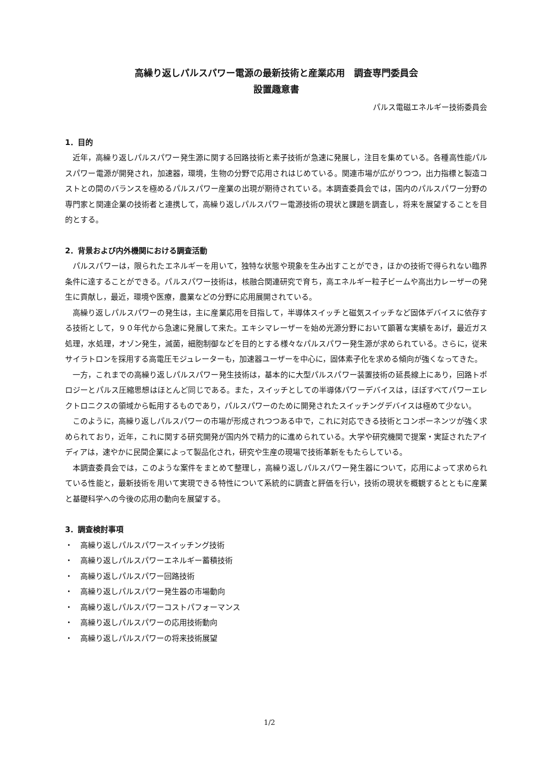高繰り返しパルスパワー電源の最新技術と産業応用　調査専門委員会
設置趣意書
パルス電磁エネルギー技術委員会
1．目的
近年，高繰り返しパルスパワー発生源に関する回路技術と素子技術が急速に発展し，注目を集めている。各種高性能パルスパワー電源が開発され，加速器，環境，生物の分野で応用されはじめている。関連市場が広がりつつ，出力指標と製造コストとの間のバランスを極めるパルスパワー産業の出現が期待されている。本調査委員会では，国内のパルスパワー分野の専門家と関連企業の技術者と連携して，高繰り返しパルスパワー電源技術の現状と課題を調査し，将来を展望することを目的とする。
2．背景および内外機関における調査活動
パルスパワーは，限られたエネルギーを用いて，独特な状態や現象を生み出すことができ，ほかの技術で得られない臨界条件に達することができる。パルスパワー技術は，核融合関連研究で育ち，高エネルギー粒子ビームや高出力レーザーの発生に貢献し，最近，環境や医療，農業などの分野に応用展開されている。
高繰り返しパルスパワーの発生は，主に産業応用を目指して，半導体スイッチと磁気スイッチなど固体デバイスに依存する技術として，９０年代から急速に発展して来た。エキシマレーザーを始め光源分野において顕著な実績をあげ，最近ガス処理，水処理，オゾン発生，滅菌，細胞制御などを目的とする様々なパルスパワー発生源が求められている。さらに，従来サイラトロンを採用する高電圧モジュレーターも，加速器ユーザーを中心に，固体素子化を求める傾向が強くなってきた。
一方，これまでの高繰り返しパルスパワー発生技術は，基本的に大型パルスパワー装置技術の延長線上にあり，回路トポロジーとパルス圧縮思想はほとんど同じである。また，スイッチとしての半導体パワーデバイスは，ほぼすべてパワーエレクトロニクスの領域から転用するものであり，パルスパワーのために開発されたスイッチングデバイスは極めて少ない。
このように，高繰り返しパルスパワーの市場が形成されつつある中で，これに対応できる技術とコンポーネンツが強く求められており，近年，これに関する研究開発が国内外で精力的に進められている。大学や研究機関で提案・実証されたアイディアは，速やかに民間企業によって製品化され，研究や生産の現場で技術革新をもたらしている。
本調査委員会では，このような案件をまとめて整理し，高繰り返しパルスパワー発生器について，応用によって求められている性能と，最新技術を用いて実現できる特性について系統的に調査と評価を行い，技術の現状を概観するとともに産業と基礎科学への今後の応用の動向を展望する。
3．調査検討事項
・　高繰り返しパルスパワースイッチング技術
・　高繰り返しパルスパワーエネルギー蓄積技術
・　高繰り返しパルスパワー回路技術
・　高繰り返しパルスパワー発生器の市場動向
・　高繰り返しパルスパワーコストパフォーマンス
・　高繰り返しパルスパワーの応用技術動向
・　高繰り返しパルスパワーの将来技術展望
1/2